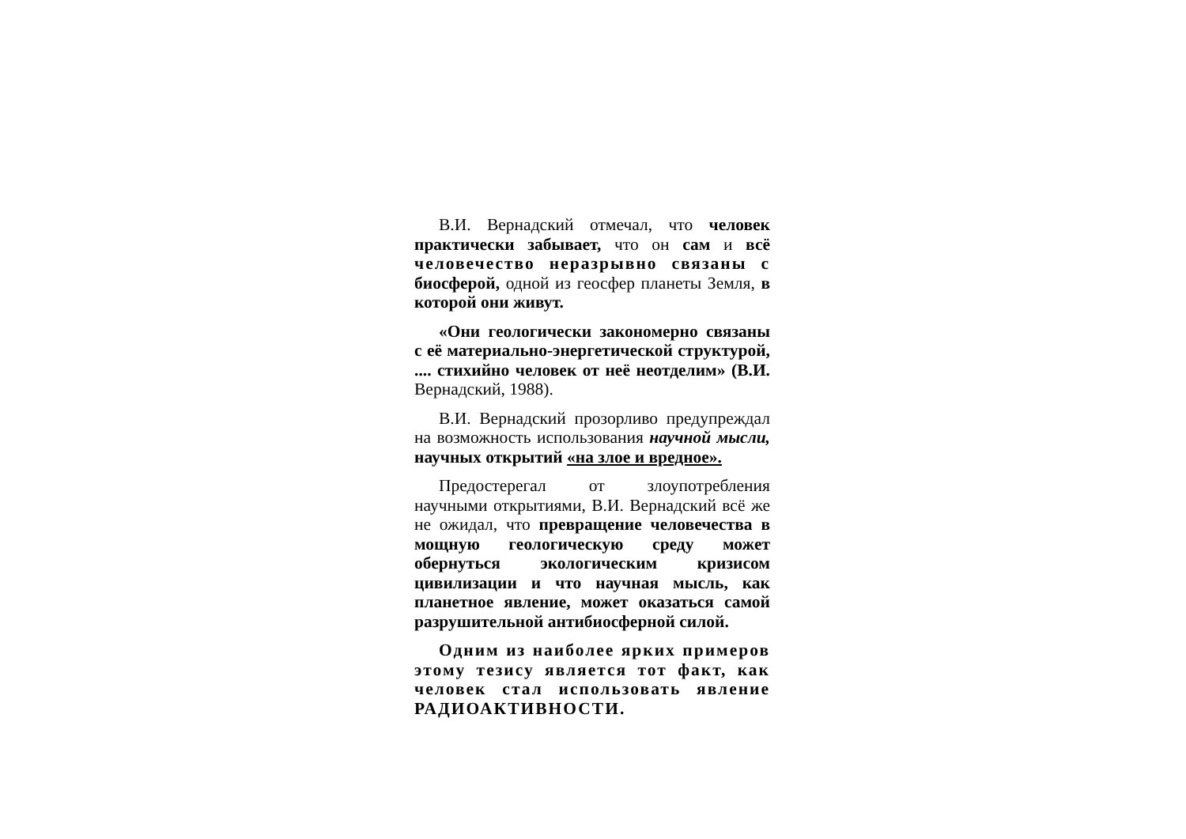В.И. Вернадский отмечал, что человек практически забывает, что он сам и всё человечество неразрывно связаны с биосферой, одной из геосфер планеты Земля, в которой они живут.
«Они геологически закономерно связаны с её материально-энергетической структурой, .... стихийно человек от неё неотделим» (В.И. Вернадский, 1988).
В.И. Вернадский прозорливо предупреждал на возможность использования научной мысли, научных открытий «на злое и вредное».
Предостерегал от злоупотребления научными открытиями, В.И. Вернадский всё же не ожидал, что превращение человечества в мощную геологическую среду может обернуться экологическим кризисом цивилизации и что научная мысль, как планетное явление, может оказаться самой разрушительной антибиосферной силой.
Одним из наиболее ярких примеров этому тезису является тот факт, как человек стал использовать явление РАДИОАКТИВНОСТИ.